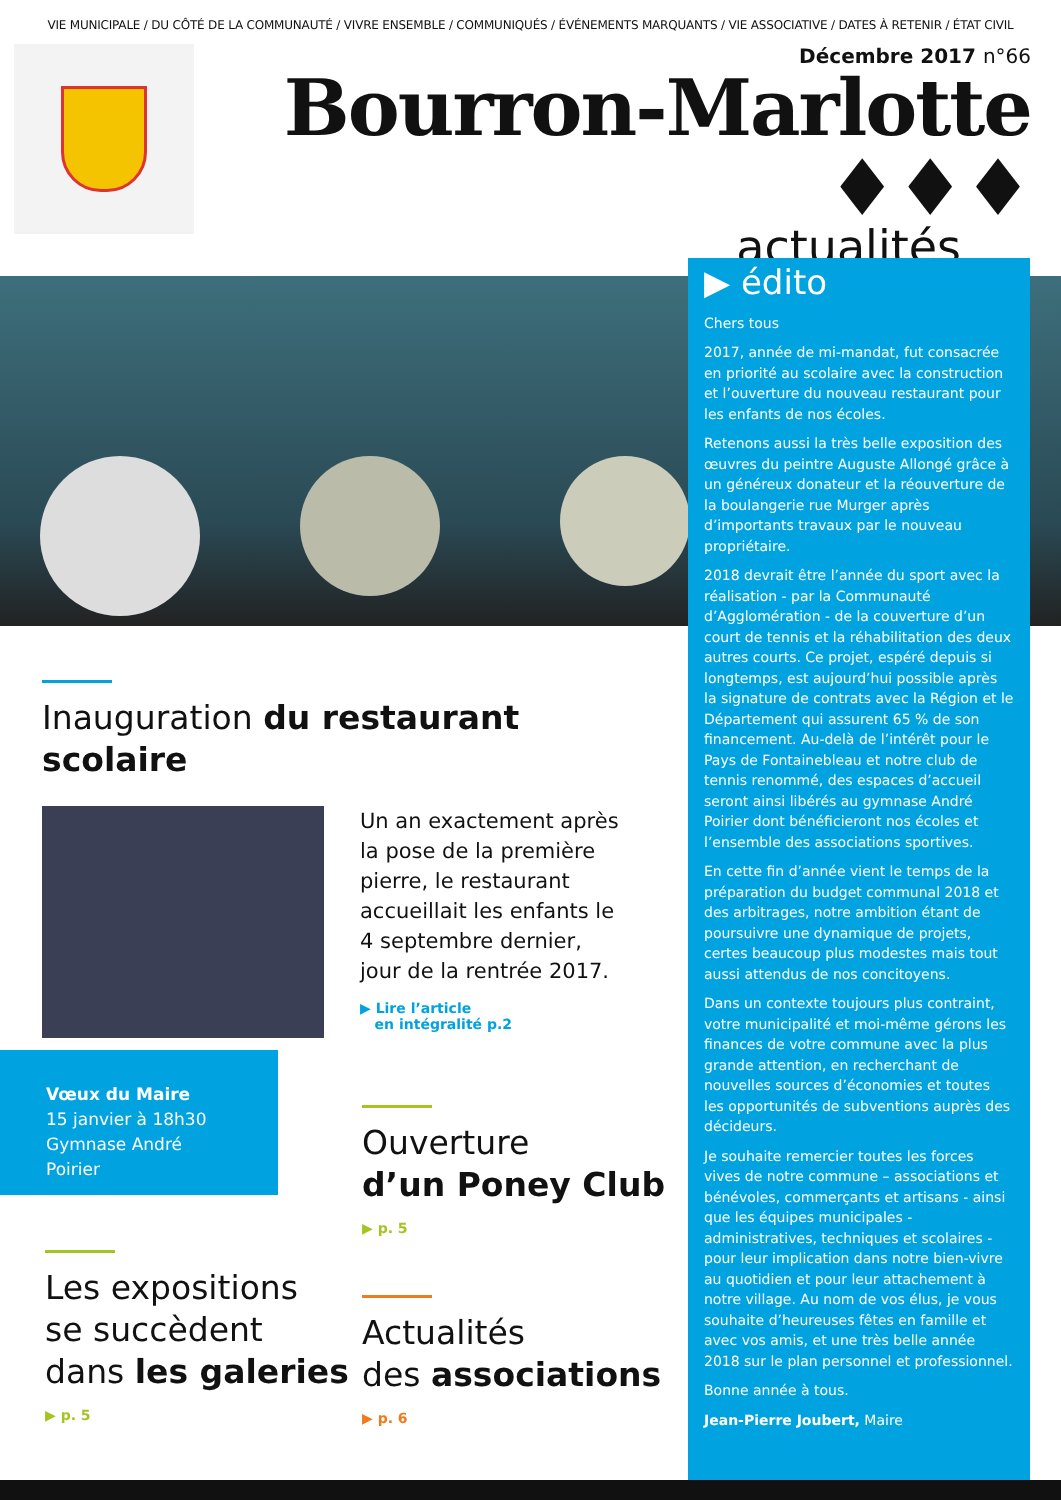VIE MUNICIPALE / DU CÔTÉ DE LA COMMUNAUTÉ / VIVRE ENSEMBLE / COMMUNIQUÉS / ÉVÉNEMENTS MARQUANTS / VIE ASSOCIATIVE / DATES À RETENIR / ÉTAT CIVIL
Décembre 2017 n°66
Bourron-Marlotte ♦♦♦
actualités
▶ édito
Chers tous
2017, année de mi-mandat, fut consacrée en priorité au scolaire avec la construction et l’ouverture du nouveau restaurant pour les enfants de nos écoles.
Retenons aussi la très belle exposition des œuvres du peintre Auguste Allongé grâce à un généreux donateur et la réouverture de la boulangerie rue Murger après d’importants travaux par le nouveau propriétaire.
2018 devrait être l’année du sport avec la réalisation - par la Communauté d’Agglomération - de la couverture d’un court de tennis et la réhabilitation des deux autres courts. Ce projet, espéré depuis si longtemps, est aujourd’hui possible après la signature de contrats avec la Région et le Département qui assurent 65 % de son financement. Au-delà de l’intérêt pour le Pays de Fontainebleau et notre club de tennis renommé, des espaces d’accueil seront ainsi libérés au gymnase André Poirier dont bénéficieront nos écoles et l’ensemble des associations sportives.
En cette fin d’année vient le temps de la préparation du budget communal 2018 et des arbitrages, notre ambition étant de poursuivre une dynamique de projets, certes beaucoup plus modestes mais tout aussi attendus de nos concitoyens.
Dans un contexte toujours plus contraint, votre municipalité et moi-même gérons les finances de votre commune avec la plus grande attention, en recherchant de nouvelles sources d’économies et toutes les opportunités de subventions auprès des décideurs.
Je souhaite remercier toutes les forces vives de notre commune – associations et bénévoles, commerçants et artisans - ainsi que les équipes municipales - administratives, techniques et scolaires - pour leur implication dans notre bien-vivre au quotidien et pour leur attachement à notre village. Au nom de vos élus, je vous souhaite d’heureuses fêtes en famille et avec vos amis, et une très belle année 2018 sur le plan personnel et professionnel.
Bonne année à tous.
Jean-Pierre Joubert, Maire
Inauguration du restaurant scolaire
Un an exactement après la pose de la première pierre, le restaurant accueillait les enfants le 4 septembre dernier, jour de la rentrée 2017.
▶ Lire l’article
en intégralité p.2
Vœux du Maire
15 janvier à 18h30
Gymnase André Poirier
Ouverture
d’un Poney Club
▶ p. 5
Les expositions
se succèdent
dans les galeries
▶ p. 5
Actualités
des associations
▶ p. 6